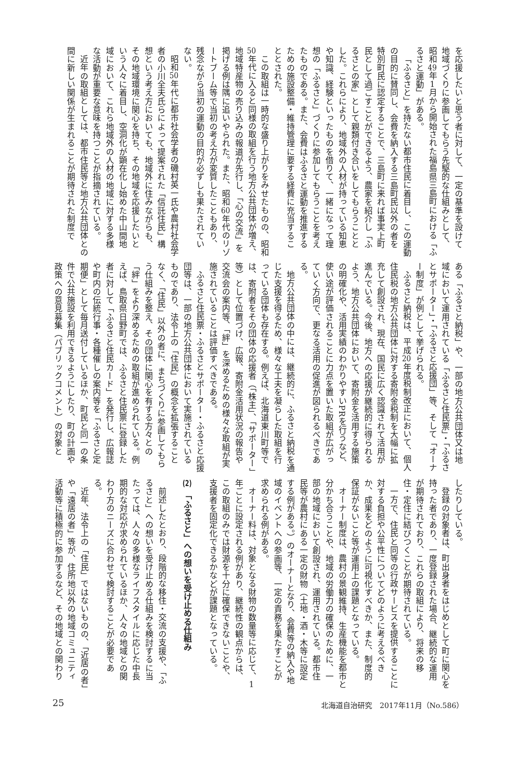を応援したいと思う者に対して、一定の基準を設けて地域づくりに参画してもらう先駆的な仕組みとして、昭和49年1月から開始された福島県三島町における「ふるさと運動」がある。
「ふるさと」を持たない都市住民に着目し、この運動の目的に賛同し、会費を納入する三島町民以外の者を特別町民に認定することで、三島町に来れば事実上町民として過ごすことができるよう、農家を紹介し「ふるさとの家」として親類付き合いをしてもらうこととした。これらにより、地域外の人材が持っている知恵や知識、経験といったものを借りて、一緒になって理想の「ふるさと」づくりに参加してもらうことを考えたものである。また、会費はふるさと運動を推進するための施設整備・維持管理に要する経費に充当することとされた。
この取組は一時的な盛り上がりをみせたものの、昭和50年代に入ると同様の取組を行う地方公共団体が増え、地域特産物の売り込みの報道が先行し、「心の交流」を掲げる例は隅に追いやられた。また、昭和60年代のリゾートブーム等で当初の考え方が変質したこともあり、残念ながら当初の運動の目的が必ずしも果たされていない。
昭和50年代に都市社会学者の磯村英一氏や農村社会学者の小川全夫氏らによって提案された「信託住民」構想という考え方においても、地域外に住みながらも、その地域環境に関心を持ち、その地域を応援したいという人々に着目し、空洞化が顕在化し始めた中山間地域において、これら地域外の人材の地域に対する多様な活動が重要な意味を持つことが指摘されている。
近年の取組としては、都市住民等と地方公共団体との間に新しい関係が生まれることが期待された制度で
ある「ふるさと納税」や、一部の地方公共団体又は地域において運用されている「ふるさと住民票」・「ふるさとサポーター」・「ふるさと応援団」等、そして「オーナー制度」が例として挙げられる。
ふるさと納税は、平成20年度税制改正において、個人住民税の地方公共団体に対する寄附金税制を大幅に拡充して創設され、現在、国民に広く認識されて活用が進んでいる。今後、地方への応援が継続的に得られるよう、地方公共団体において、寄附金を活用する施策の明確化や、活用実績のわかりやすいPRを行うなど、使い途が評価されることに力点を置いた取組が広がっていく方向で、更なる活用の促進が図られるべきである。
地方公共団体の中には、継続的に、ふるさと納税を通じた支援を得るため、様々な工夫を凝らした取組を行っている団体も存在する。例えば、北海道東川町等では、寄附者をその団体の応援者（「株主」、「サポーター」等）として位置づけ、広報、寄附金活用状況の報告や交流会の案内等、「絆」を深めるための様々な取組が実施されていることは評価すべきである。
ふるさと住民票・ふるさとサポーター・ふるさと応援団等は、一部の地方公共団体において実施されているものであり、法令上の「住民」の概念を拡張することなく、「住民」以外の者に、まちづくりに参画してもらう仕組みを整え、その団体に関心を有する方々との「絆」をより深めるための取組が進められている。例えば、鳥取県日野町では、ふるさと住民票に登録した者に対して「ふるさと住民カード」を発行し、広報誌や町内の伝統行事・各種催しの案内等を「ふるさと定期便」として毎月送付しているほか、町民と同一の条件で公共施設を利用できるようにしたり、町の計画や政策への意見募集（パブリックコメント）の対象と
したりしている。
登録の対象者は、町出身者をはじめとして町に関心を持った者であり、一度登録された場合、継続的な運用が期待されており、これらの取組により、将来の移住・定住に結びつくことが期待されている。
一方で、住民と同等の行政サービスを提供することに対する負担や公平性についてどのように考えるべきか、成果をどのように可視化すべきか、また、制度的保証がないこと等が運用上の課題となっている。
オーナー制度は、農村の景観維持、生産機能を都市と分かち合うことや、地域の労働力の確保のために、一部の地域において創設され、運用されている。都市住民等が農村にある一定の財物（土地・酒・木等に設定する例がある。）のオーナーとなり、会費等の納入や地域のイベントへの参画等、一定の責務を果たすことが求められる例がある。
オーナー料は、対象となる財物の数量等に応じて、1年ごとに設定される例があり、継続性の観点からは、この取組のみでは財源を十分に確保できないことや、支援者を固定化できるかなどが課題となっている。
(2)　「ふるさと」への想いを受け止める仕組み
前述したとおり、段階的な移住・交流の支援や、「ふるさと」への想いを受け止める仕組みを検討するに当たっては、人々の多様なライフスタイルに応じた中長期的な対応が求められているほか、人々の地域との関わり方のニーズに合わせて検討することが必要である。
近年、法令上の「住民」ではないものの、「近居の者」や「遠居の者」等が、住所地以外の地域コミュニティ活動等に積極的に参加するなど、その地域との関わり
25 北海道自治研究　2017年11月（No.586）